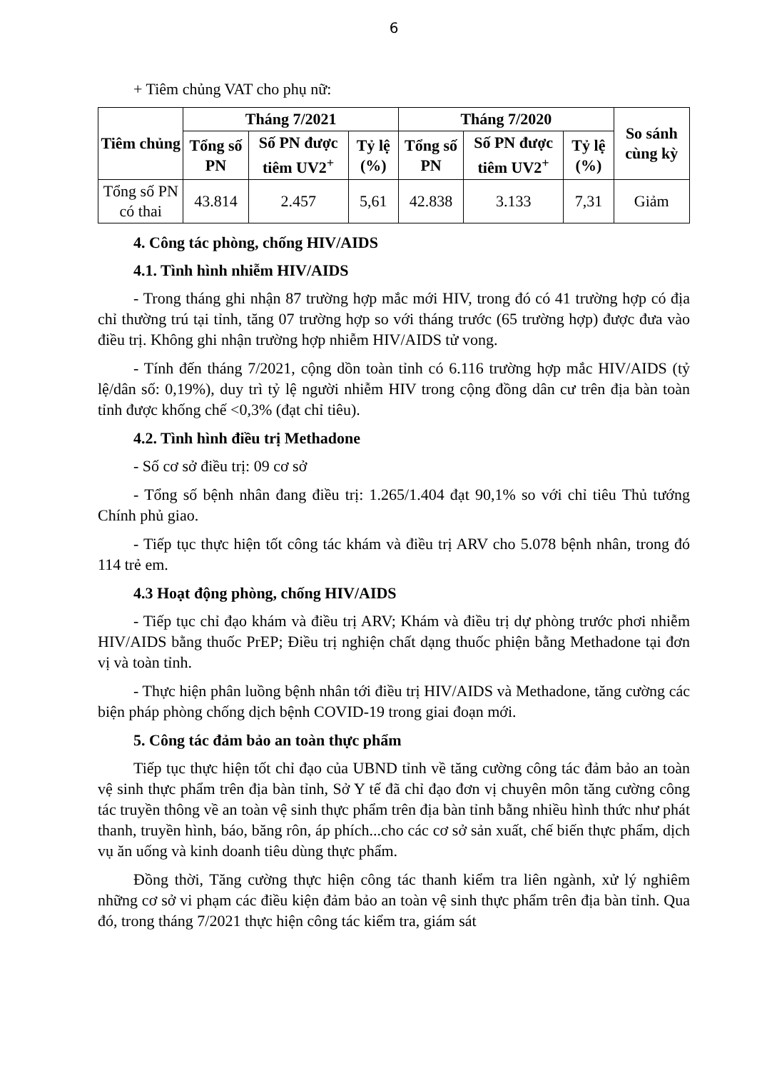6
+ Tiêm chủng VAT cho phụ nữ:
| Tiêm chủng | Tháng 7/2021 | | | Tháng 7/2020 | | | So sánh cùng kỳ |
| --- | --- | --- | --- | --- | --- | --- | --- |
| | Tổng số PN | Số PN được tiêm UV2<sup>+</sup> | Tỷ lệ (%) | Tổng số PN | Số PN được tiêm UV2<sup>+</sup> | Tỷ lệ (%) | |
| Tổng số PN có thai | 43.814 | 2.457 | 5,61 | 42.838 | 3.133 | 7,31 | Giảm |
4. Công tác phòng, chống HIV/AIDS
4.1. Tình hình nhiễm HIV/AIDS
- Trong tháng ghi nhận 87 trường hợp mắc mới HIV, trong đó có 41 trường hợp có địa chỉ thường trú tại tỉnh, tăng 07 trường hợp so với tháng trước (65 trường hợp) được đưa vào điều trị. Không ghi nhận trường hợp nhiễm HIV/AIDS tử vong.
- Tính đến tháng 7/2021, cộng dồn toàn tỉnh có 6.116 trường hợp mắc HIV/AIDS (tỷ lệ/dân số: 0,19%), duy trì tỷ lệ người nhiễm HIV trong cộng đồng dân cư trên địa bàn toàn tỉnh được khống chế <0,3% (đạt chỉ tiêu).
4.2. Tình hình điều trị Methadone
- Số cơ sở điều trị: 09 cơ sở
- Tổng số bệnh nhân đang điều trị: 1.265/1.404 đạt 90,1% so với chỉ tiêu Thủ tướng Chính phủ giao.
- Tiếp tục thực hiện tốt công tác khám và điều trị ARV cho 5.078 bệnh nhân, trong đó 114 trẻ em.
4.3 Hoạt động phòng, chống HIV/AIDS
- Tiếp tục chỉ đạo khám và điều trị ARV; Khám và điều trị dự phòng trước phơi nhiễm HIV/AIDS bằng thuốc PrEP; Điều trị nghiện chất dạng thuốc phiện bằng Methadone tại đơn vị và toàn tỉnh.
- Thực hiện phân luồng bệnh nhân tới điều trị HIV/AIDS và Methadone, tăng cường các biện pháp phòng chống dịch bệnh COVID-19 trong giai đoạn mới.
5. Công tác đảm bảo an toàn thực phẩm
Tiếp tục thực hiện tốt chỉ đạo của UBND tỉnh về tăng cường công tác đảm bảo an toàn vệ sinh thực phẩm trên địa bàn tỉnh, Sở Y tế đã chỉ đạo đơn vị chuyên môn tăng cường công tác truyền thông về an toàn vệ sinh thực phẩm trên địa bàn tỉnh bằng nhiều hình thức như phát thanh, truyền hình, báo, băng rôn, áp phích...cho các cơ sở sản xuất, chế biến thực phẩm, dịch vụ ăn uống và kinh doanh tiêu dùng thực phẩm.
Đồng thời, Tăng cường thực hiện công tác thanh kiểm tra liên ngành, xử lý nghiêm những cơ sở vi phạm các điều kiện đảm bảo an toàn vệ sinh thực phẩm trên địa bàn tỉnh. Qua đó, trong tháng 7/2021 thực hiện công tác kiểm tra, giám sát